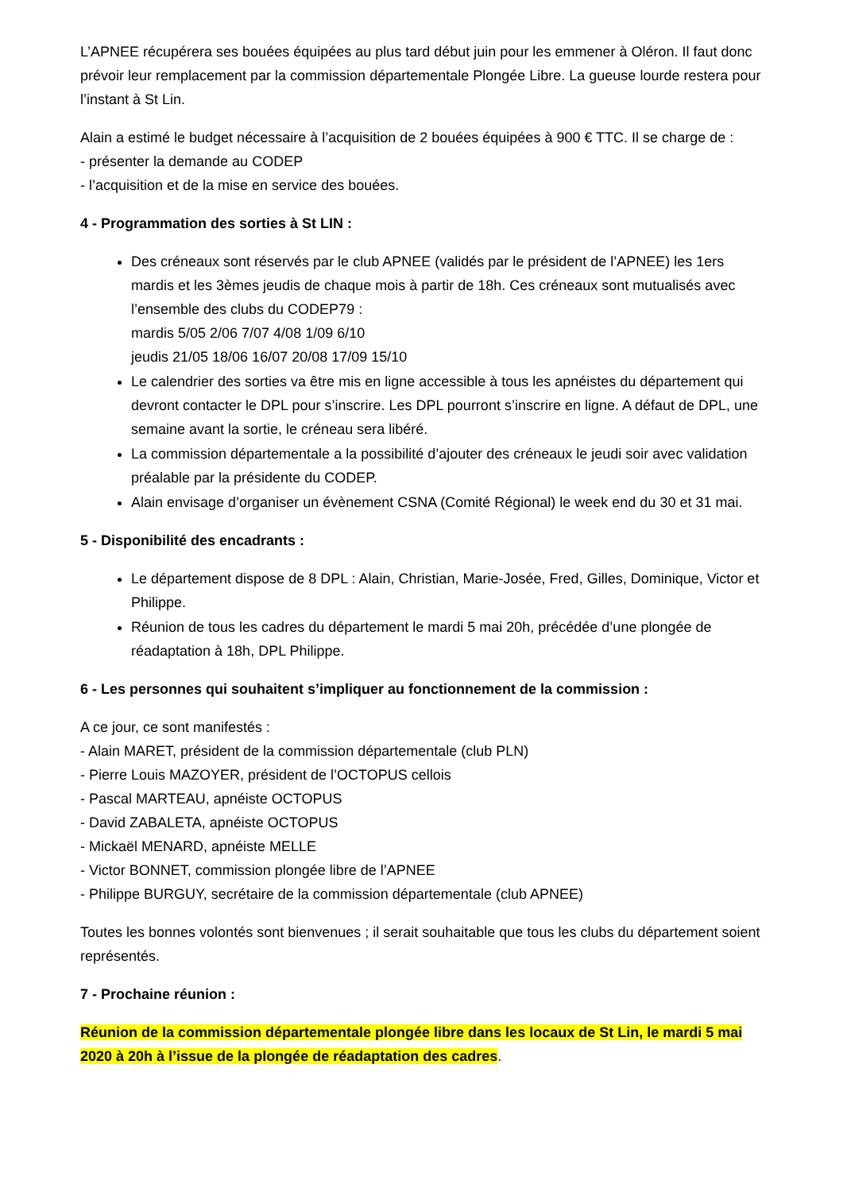L’APNEE récupérera ses bouées équipées au plus tard début juin pour les emmener à Oléron. Il faut donc prévoir leur remplacement par la commission départementale Plongée Libre. La gueuse lourde restera pour l’instant à St Lin.
Alain a estimé le budget nécessaire à l’acquisition de 2 bouées équipées à 900 € TTC. Il se charge de :
- présenter la demande au CODEP
- l’acquisition et de la mise en service des bouées.
4 - Programmation des sorties à St LIN :
Des créneaux sont réservés par le club APNEE (validés par le président de l’APNEE) les 1ers mardis et les 3èmes jeudis de chaque mois à partir de 18h. Ces créneaux sont mutualisés avec l’ensemble des clubs du CODEP79 :
mardis 5/05 2/06 7/07 4/08 1/09 6/10
jeudis 21/05 18/06 16/07 20/08 17/09 15/10
Le calendrier des sorties va être mis en ligne accessible à tous les apnéistes du département qui devront contacter le DPL pour s’inscrire. Les DPL pourront s’inscrire en ligne. A défaut de DPL, une semaine avant la sortie, le créneau sera libéré.
La commission départementale a la possibilité d’ajouter des créneaux le jeudi soir avec validation préalable par la présidente du CODEP.
Alain envisage d’organiser un évènement CSNA (Comité Régional) le week end du 30 et 31 mai.
5 - Disponibilité des encadrants :
Le département dispose de 8 DPL : Alain, Christian, Marie-Josée, Fred, Gilles, Dominique, Victor et Philippe.
Réunion de tous les cadres du département le mardi 5 mai 20h, précédée d’une plongée de réadaptation à 18h, DPL Philippe.
6 - Les personnes qui souhaitent s’impliquer au fonctionnement de la commission :
A ce jour, ce sont manifestés :
- Alain MARET, président de la commission départementale (club PLN)
- Pierre Louis MAZOYER, président de l’OCTOPUS cellois
- Pascal MARTEAU, apnéiste OCTOPUS
- David ZABALETA, apnéiste OCTOPUS
- Mickaël MENARD, apnéiste MELLE
- Victor BONNET, commission plongée libre de l’APNEE
- Philippe BURGUY, secrétaire de la commission départementale (club APNEE)
Toutes les bonnes volontés sont bienvenues ; il serait souhaitable que tous les clubs du département soient représentés.
7 - Prochaine réunion :
Réunion de la commission départementale plongée libre dans les locaux de St Lin, le mardi 5 mai 2020 à 20h à l’issue de la plongée de réadaptation des cadres.